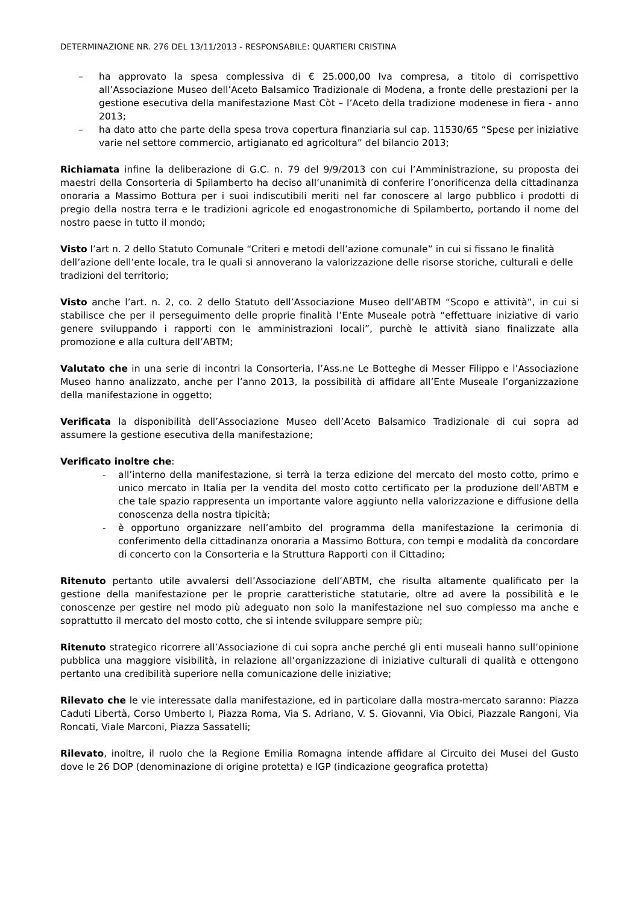DETERMINAZIONE NR. 276 DEL 13/11/2013 - RESPONSABILE: QUARTIERI CRISTINA
– ha approvato la spesa complessiva di € 25.000,00 Iva compresa, a titolo di corrispettivo all’Associazione Museo dell’Aceto Balsamico Tradizionale di Modena, a fronte delle prestazioni per la gestione esecutiva della manifestazione Mast Còt – l’Aceto della tradizione modenese in fiera - anno 2013;
– ha dato atto che parte della spesa trova copertura finanziaria sul cap. 11530/65 “Spese per iniziative varie nel settore commercio, artigianato ed agricoltura” del bilancio 2013;
Richiamata infine la deliberazione di G.C. n. 79 del 9/9/2013 con cui l’Amministrazione, su proposta dei maestri della Consorteria di Spilamberto ha deciso all’unanimità di conferire l’onorificenza della cittadinanza onoraria a Massimo Bottura per i suoi indiscutibili meriti nel far conoscere al largo pubblico i prodotti di pregio della nostra terra e le tradizioni agricole ed enogastronomiche di Spilamberto, portando il nome del nostro paese in tutto il mondo;
Visto l’art n. 2 dello Statuto Comunale “Criteri e metodi dell’azione comunale” in cui si fissano le finalità dell’azione dell’ente locale, tra le quali si annoverano la valorizzazione delle risorse storiche, culturali e delle tradizioni del territorio;
Visto anche l’art. n. 2, co. 2 dello Statuto dell’Associazione Museo dell’ABTM “Scopo e attività”, in cui si stabilisce che per il perseguimento delle proprie finalità l’Ente Museale potrà “effettuare iniziative di vario genere sviluppando i rapporti con le amministrazioni locali”, purchè le attività siano finalizzate alla promozione e alla cultura dell’ABTM;
Valutato che in una serie di incontri la Consorteria, l’Ass.ne Le Botteghe di Messer Filippo e l’Associazione Museo hanno analizzato, anche per l’anno 2013, la possibilità di affidare all’Ente Museale l’organizzazione della manifestazione in oggetto;
Verificata la disponibilità dell’Associazione Museo dell’Aceto Balsamico Tradizionale di cui sopra ad assumere la gestione esecutiva della manifestazione;
Verificato inoltre che:
- all’interno della manifestazione, si terrà la terza edizione del mercato del mosto cotto, primo e unico mercato in Italia per la vendita del mosto cotto certificato per la produzione dell’ABTM e che tale spazio rappresenta un importante valore aggiunto nella valorizzazione e diffusione della conoscenza della nostra tipicità;
- è opportuno organizzare nell’ambito del programma della manifestazione la cerimonia di conferimento della cittadinanza onoraria a Massimo Bottura, con tempi e modalità da concordare di concerto con la Consorteria e la Struttura Rapporti con il Cittadino;
Ritenuto pertanto utile avvalersi dell’Associazione dell’ABTM, che risulta altamente qualificato per la gestione della manifestazione per le proprie caratteristiche statutarie, oltre ad avere la possibilità e le conoscenze per gestire nel modo più adeguato non solo la manifestazione nel suo complesso ma anche e soprattutto il mercato del mosto cotto, che si intende sviluppare sempre più;
Ritenuto strategico ricorrere all’Associazione di cui sopra anche perché gli enti museali hanno sull’opinione pubblica una maggiore visibilità, in relazione all’organizzazione di iniziative culturali di qualità e ottengono pertanto una credibilità superiore nella comunicazione delle iniziative;
Rilevato che le vie interessate dalla manifestazione, ed in particolare dalla mostra-mercato saranno: Piazza Caduti Libertà, Corso Umberto I, Piazza Roma, Via S. Adriano, V. S. Giovanni, Via Obici, Piazzale Rangoni, Via Roncati, Viale Marconi, Piazza Sassatelli;
Rilevato, inoltre, il ruolo che la Regione Emilia Romagna intende affidare al Circuito dei Musei del Gusto dove le 26 DOP (denominazione di origine protetta) e IGP (indicazione geografica protetta)